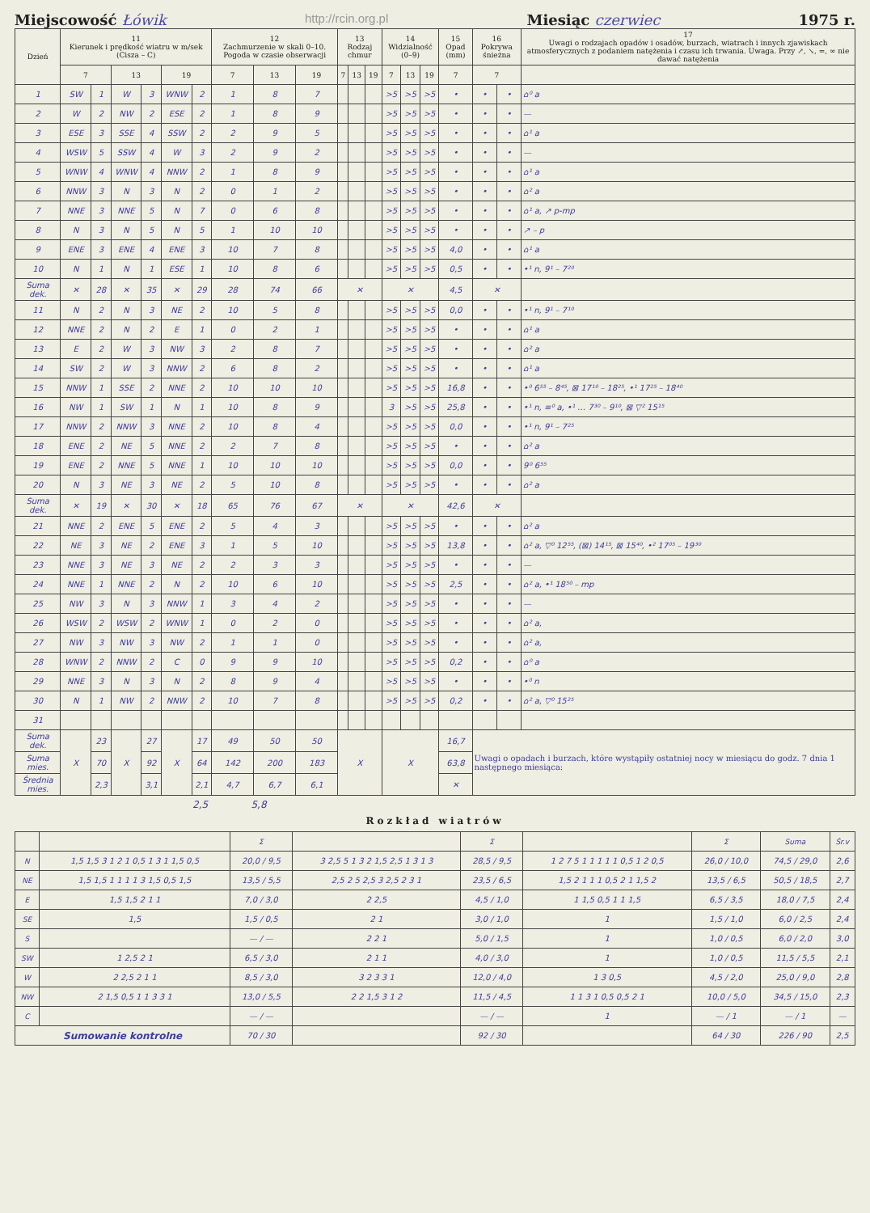Miejscowość Łówik
http://rcin.org.pl
Miesiąc czerwiec 1975 r.
| Dzień | 11 Kierunek i prędkość wiatru w m/sek (Cisza – C) | | | | | | 12 Zachmurzenie w skali 0–10. Pogoda w czasie obserwacji | | | 13 Rodzaj chmur | | | 14 Widzialność (0–9) | | | 15 Opad (mm) | 16 Pokrywa śnieżna | | 17 Uwagi o rodzajach opadów i osadów, burzach, wiatrach i innych zjawiskach atmosferycznych z podaniem natężenia i czasu ich trwania. Uwaga. Przy ↗, ↘, =, ∞ nie dawać natężenia |
| --- | --- | --- | --- | --- | --- | --- | --- | --- | --- | --- | --- | --- | --- | --- | --- | --- | --- | --- | --- |
| | 7 | | 13 | | 19 | | 7 | 13 | 19 | 7 | 13 | 19 | 7 | 13 | 19 | 7 | 7 | | |
| 1 | SW | 1 | W | 3 | WNW | 2 | 1 | 8 | 7 | | | | >5 | >5 | >5 | • | • | • | ⌂⁰ a |
| 2 | W | 2 | NW | 2 | ESE | 2 | 1 | 8 | 9 | | | | >5 | >5 | >5 | • | • | • | — |
| 3 | ESE | 3 | SSE | 4 | SSW | 2 | 2 | 9 | 5 | | | | >5 | >5 | >5 | • | • | • | ⌂¹ a |
| 4 | WSW | 5 | SSW | 4 | W | 3 | 2 | 9 | 2 | | | | >5 | >5 | >5 | • | • | • | — |
| 5 | WNW | 4 | WNW | 4 | NNW | 2 | 1 | 8 | 9 | | | | >5 | >5 | >5 | • | • | • | ⌂¹ a |
| 6 | NNW | 3 | N | 3 | N | 2 | 0 | 1 | 2 | | | | >5 | >5 | >5 | • | • | • | ⌂² a |
| 7 | NNE | 3 | NNE | 5 | N | 7 | 0 | 6 | 8 | | | | >5 | >5 | >5 | • | • | • | ⌂¹ a, ↗ p-mp |
| 8 | N | 3 | N | 5 | N | 5 | 1 | 10 | 10 | | | | >5 | >5 | >5 | • | • | • | ↗ – p |
| 9 | ENE | 3 | ENE | 4 | ENE | 3 | 10 | 7 | 8 | | | | >5 | >5 | >5 | 4,0 | • | • | ⌂¹ a |
| 10 | N | 1 | N | 1 | ESE | 1 | 10 | 8 | 6 | | | | >5 | >5 | >5 | 0,5 | • | • | •¹ n, 9¹ – 7²⁰ |
| Suma dek. | ✕ | 28 | ✕ | 35 | ✕ | 29 | 28 | 74 | 66 | ✕ | | | ✕ | | | 4,5 | ✕ | | |
| 11 | N | 2 | N | 3 | NE | 2 | 10 | 5 | 8 | | | | >5 | >5 | >5 | 0,0 | • | • | •¹ n, 9¹ – 7¹⁰ |
| 12 | NNE | 2 | N | 2 | E | 1 | 0 | 2 | 1 | | | | >5 | >5 | >5 | • | • | • | ⌂¹ a |
| 13 | E | 2 | W | 3 | NW | 3 | 2 | 8 | 7 | | | | >5 | >5 | >5 | • | • | • | ⌂² a |
| 14 | SW | 2 | W | 3 | NNW | 2 | 6 | 8 | 2 | | | | >5 | >5 | >5 | • | • | • | ⌂¹ a |
| 15 | NNW | 1 | SSE | 2 | NNE | 2 | 10 | 10 | 10 | | | | >5 | >5 | >5 | 16,8 | • | • | •⁰ 6⁵⁵ – 8⁴⁵, ⊠ 17¹⁰ – 18²⁵, •¹ 17²⁵ – 18⁴⁰ |
| 16 | NW | 1 | SW | 1 | N | 1 | 10 | 8 | 9 | | | | 3 | >5 | >5 | 25,8 | • | • | •¹ n, ≡⁰ a, •¹ … 7³⁰ – 9¹⁰, ⊠ ▽² 15¹⁵ |
| 17 | NNW | 2 | NNW | 3 | NNE | 2 | 10 | 8 | 4 | | | | >5 | >5 | >5 | 0,0 | • | • | •¹ n, 9¹ – 7²⁵ |
| 18 | ENE | 2 | NE | 5 | NNE | 2 | 2 | 7 | 8 | | | | >5 | >5 | >5 | • | • | • | ⌂² a |
| 19 | ENE | 2 | NNE | 5 | NNE | 1 | 10 | 10 | 10 | | | | >5 | >5 | >5 | 0,0 | • | • | 9⁰ 6⁵⁵ |
| 20 | N | 3 | NE | 3 | NE | 2 | 5 | 10 | 8 | | | | >5 | >5 | >5 | • | • | • | ⌂² a |
| Suma dek. | ✕ | 19 | ✕ | 30 | ✕ | 18 | 65 | 76 | 67 | ✕ | | | ✕ | | | 42,6 | ✕ | | |
| 21 | NNE | 2 | ENE | 5 | ENE | 2 | 5 | 4 | 3 | | | | >5 | >5 | >5 | • | • | • | ⌂² a |
| 22 | NE | 3 | NE | 2 | ENE | 3 | 1 | 5 | 10 | | | | >5 | >5 | >5 | 13,8 | • | • | ⌂² a, ▽⁰ 12⁵⁵, (⊠) 14¹⁵, ⊠ 15⁴⁰, •² 17⁰⁵ – 19³⁰ |
| 23 | NNE | 3 | NE | 3 | NE | 2 | 2 | 3 | 3 | | | | >5 | >5 | >5 | • | • | • | — |
| 24 | NNE | 1 | NNE | 2 | N | 2 | 10 | 6 | 10 | | | | >5 | >5 | >5 | 2,5 | • | • | ⌂² a, •¹ 18⁵⁰ – mp |
| 25 | NW | 3 | N | 3 | NNW | 1 | 3 | 4 | 2 | | | | >5 | >5 | >5 | • | • | • | — |
| 26 | WSW | 2 | WSW | 2 | WNW | 1 | 0 | 2 | 0 | | | | >5 | >5 | >5 | • | • | • | ⌂² a, |
| 27 | NW | 3 | NW | 3 | NW | 2 | 1 | 1 | 0 | | | | >5 | >5 | >5 | • | • | • | ⌂² a, |
| 28 | WNW | 2 | NNW | 2 | C | 0 | 9 | 9 | 10 | | | | >5 | >5 | >5 | 0,2 | • | • | ⌂⁰ a |
| 29 | NNE | 3 | N | 3 | N | 2 | 8 | 9 | 4 | | | | >5 | >5 | >5 | • | • | • | •⁰ n |
| 30 | N | 1 | NW | 2 | NNW | 2 | 10 | 7 | 8 | | | | >5 | >5 | >5 | 0,2 | • | • | ⌂² a, ▽⁰ 15²⁵ |
| 31 | | | | | | | | | | | | | | | | | | | |
| Suma dek. | X | 23 | X | 27 | X | 17 | 49 | 50 | 50 | X | | | X | | | 16,7 | Uwagi o opadach i burzach, które wystąpiły ostatniej nocy w miesiącu do godz. 7 dnia 1 następnego miesiąca: | | |
| Suma mies. | | 70 | | 92 | | 64 | 142 | 200 | 183 | | | | | | | 63,8 | | | |
| Średnia mies. | | 2,3 | | 3,1 | | 2,1 | 4,7 | 6,7 | 6,1 | | | | | | | ✕ | | | |
2,5 5,8
Rozkład wiatrów
| | | Σ | | Σ | | Σ | Suma | Śr.v |
| --- | --- | --- | --- | --- | --- | --- | --- | --- |
| N | 1,5 1,5 3 1 2 1 0,5 1 3 1 1,5 0,5 | 20,0 / 9,5 | 3 2,5 5 1 3 2 1,5 2,5 1 3 1 3 | 28,5 / 9,5 | 1 2 7 5 1 1 1 1 1 0,5 1 2 0,5 | 26,0 / 10,0 | 74,5 / 29,0 | 2,6 |
| NE | 1,5 1,5 1 1 1 1 3 1,5 0,5 1,5 | 13,5 / 5,5 | 2,5 2 5 2,5 3 2,5 2 3 1 | 23,5 / 6,5 | 1,5 2 1 1 1 0,5 2 1 1,5 2 | 13,5 / 6,5 | 50,5 / 18,5 | 2,7 |
| E | 1,5 1,5 2 1 1 | 7,0 / 3,0 | 2 2,5 | 4,5 / 1,0 | 1 1,5 0,5 1 1 1,5 | 6,5 / 3,5 | 18,0 / 7,5 | 2,4 |
| SE | 1,5 | 1,5 / 0,5 | 2 1 | 3,0 / 1,0 | 1 | 1,5 / 1,0 | 6,0 / 2,5 | 2,4 |
| S | | — / — | 2 2 1 | 5,0 / 1,5 | 1 | 1,0 / 0,5 | 6,0 / 2,0 | 3,0 |
| SW | 1 2,5 2 1 | 6,5 / 3,0 | 2 1 1 | 4,0 / 3,0 | 1 | 1,0 / 0,5 | 11,5 / 5,5 | 2,1 |
| W | 2 2,5 2 1 1 | 8,5 / 3,0 | 3 2 3 3 1 | 12,0 / 4,0 | 1 3 0,5 | 4,5 / 2,0 | 25,0 / 9,0 | 2,8 |
| NW | 2 1,5 0,5 1 1 3 3 1 | 13,0 / 5,5 | 2 2 1,5 3 1 2 | 11,5 / 4,5 | 1 1 3 1 0,5 0,5 2 1 | 10,0 / 5,0 | 34,5 / 15,0 | 2,3 |
| C | | — / — | | — / — | 1 | — / 1 | — / 1 | — |
| Sumowanie kontrolne | | 70 / 30 | | 92 / 30 | | 64 / 30 | 226 / 90 | 2,5 |